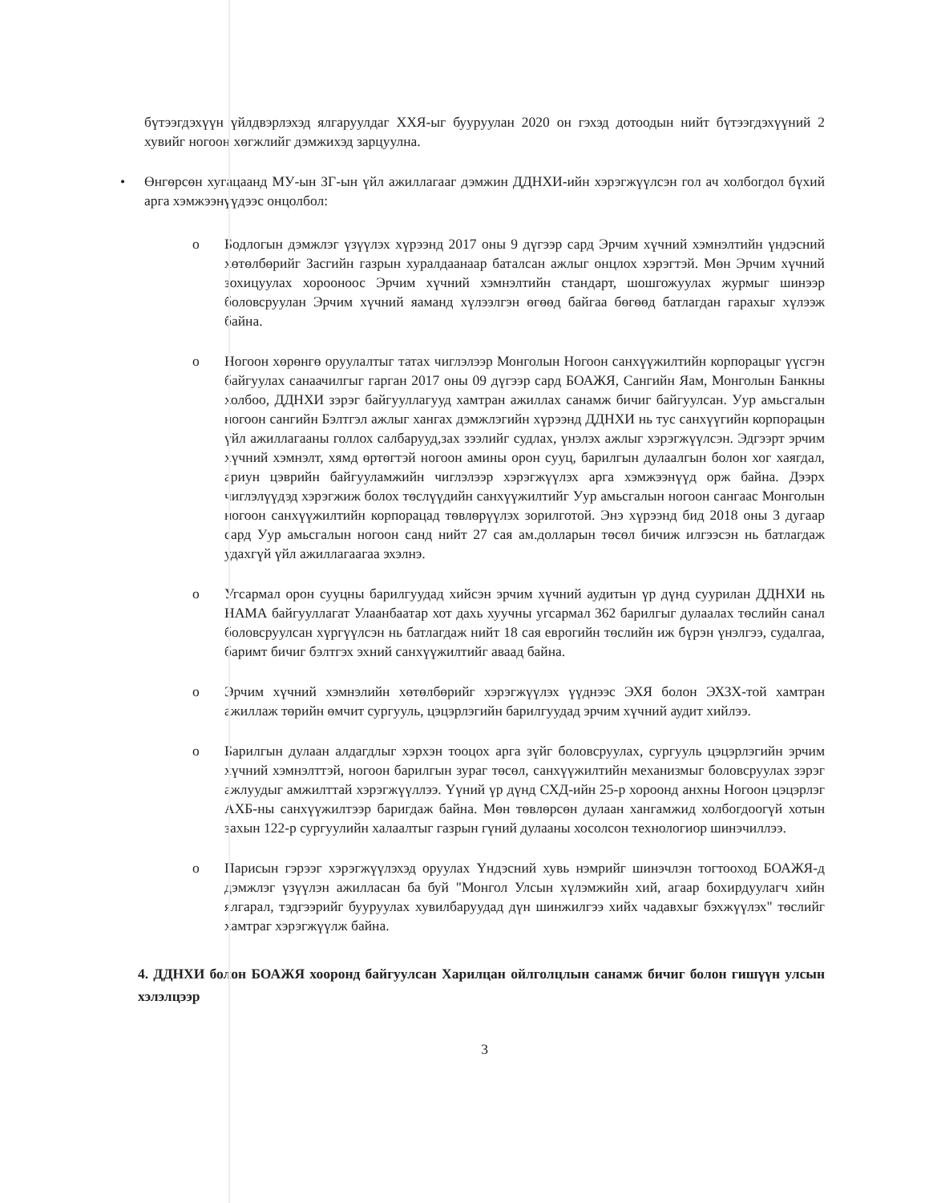бүтээгдэхүүн үйлдвэрлэхэд ялгаруулдаг ХХЯ-ыг бууруулан 2020 он гэхэд дотоодын нийт бүтээгдэхүүний 2 хувийг ногоон хөгжлийг дэмжихэд зарцуулна.
• Өнгөрсөн хугацаанд МУ-ын ЗГ-ын үйл ажиллагааг дэмжин ДДНХИ-ийн хэрэгжүүлсэн гол ач холбогдол бүхий арга хэмжээнүүдээс онцолбол:
o Бодлогын дэмжлэг үзүүлэх хүрээнд 2017 оны 9 дүгээр сард Эрчим хүчний хэмнэлтийн үндэсний хөтөлбөрийг Засгийн газрын хуралдаанаар баталсан ажлыг онцлох хэрэгтэй. Мөн Эрчим хүчний зохицуулах хорооноос Эрчим хүчний хэмнэлтийн стандарт, шошгожуулах журмыг шинээр боловсруулан Эрчим хүчний яаманд хүлээлгэн өгөөд байгаа бөгөөд батлагдан гарахыг хүлээж байна.
o Ногоон хөрөнгө оруулалтыг татах чиглэлээр Монголын Ногоон санхүүжилтийн корпорацыг үүсгэн байгуулах санаачилгыг гарган 2017 оны 09 дүгээр сард БОАЖЯ, Сангийн Яам, Монголын Банкны холбоо, ДДНХИ зэрэг байгууллагууд хамтран ажиллах санамж бичиг байгуулсан. Уур амьсгалын ногоон сангийн Бэлтгэл ажлыг хангах дэмжлэгийн хүрээнд ДДНХИ нь тус санхүүгийн корпорацын үйл ажиллагааны голлох салбарууд,зах зээлийг судлах, үнэлэх ажлыг хэрэгжүүлсэн. Эдгээрт эрчим хүчний хэмнэлт, хямд өртөгтэй ногоон амины орон сууц, барилгын дулаалгын болон хог хаягдал, ариун цэврийн байгууламжийн чиглэлээр хэрэгжүүлэх арга хэмжээнүүд орж байна. Дээрх чиглэлүүдэд хэрэгжиж болох төслүүдийн санхүүжилтийг Уур амьсгалын ногоон сангаас Монголын ногоон санхүүжилтийн корпорацад төвлөрүүлэх зорилготой. Энэ хүрээнд бид 2018 оны 3 дугаар сард Уур амьсгалын ногоон санд нийт 27 сая ам.долларын төсөл бичиж илгээсэн нь батлагдаж удахгүй үйл ажиллагаагаа эхэлнэ.
o Угсармал орон сууцны барилгуудад хийсэн эрчим хүчний аудитын үр дүнд суурилан ДДНХИ нь НАМА байгууллагат Улаанбаатар хот дахь хуучны угсармал 362 барилгыг дулаалах төслийн санал боловсруулсан хүргүүлсэн нь батлагдаж нийт 18 сая еврогийн төслийн иж бүрэн үнэлгээ, судалгаа, баримт бичиг бэлтгэх эхний санхүүжилтийг аваад байна.
o Эрчим хүчний хэмнэлийн хөтөлбөрийг хэрэгжүүлэх үүднээс ЭХЯ болон ЭХЗХ-той хамтран ажиллаж төрийн өмчит сургууль, цэцэрлэгийн барилгуудад эрчим хүчний аудит хийлээ.
o Барилгын дулаан алдагдлыг хэрхэн тооцох арга зүйг боловсруулах, сургууль цэцэрлэгийн эрчим хүчний хэмнэлттэй, ногоон барилгын зураг төсөл, санхүүжилтийн механизмыг боловсруулах зэрэг ажлуудыг амжилттай хэрэгжүүллээ. Үүний үр дүнд СХД-ийн 25-р хороонд анхны Ногоон цэцэрлэг АХБ-ны санхүүжилтээр баригдаж байна. Мөн төвлөрсөн дулаан хангамжид холбогдоогүй хотын захын 122-р сургуулийн халаалтыг газрын гүний дулааны хосолсон технологиор шинэчиллээ.
o Парисын гэрээг хэрэгжүүлэхэд оруулах Үндэсний хувь нэмрийг шинэчлэн тогтооход БОАЖЯ-д дэмжлэг үзүүлэн ажилласан ба буй "Монгол Улсын хүлэмжийн хий, агаар бохирдуулагч хийн ялгарал, тэдгээрийг бууруулах хувилбаруудад дүн шинжилгээ хийх чадавхыг бэхжүүлэх" төслийг хамтраг хэрэгжүүлж байна.
4. ДДНХИ болон БОАЖЯ хооронд байгуулсан Харилцан ойлголцлын санамж бичиг болон гишүүн улсын хэлэлцээр
3